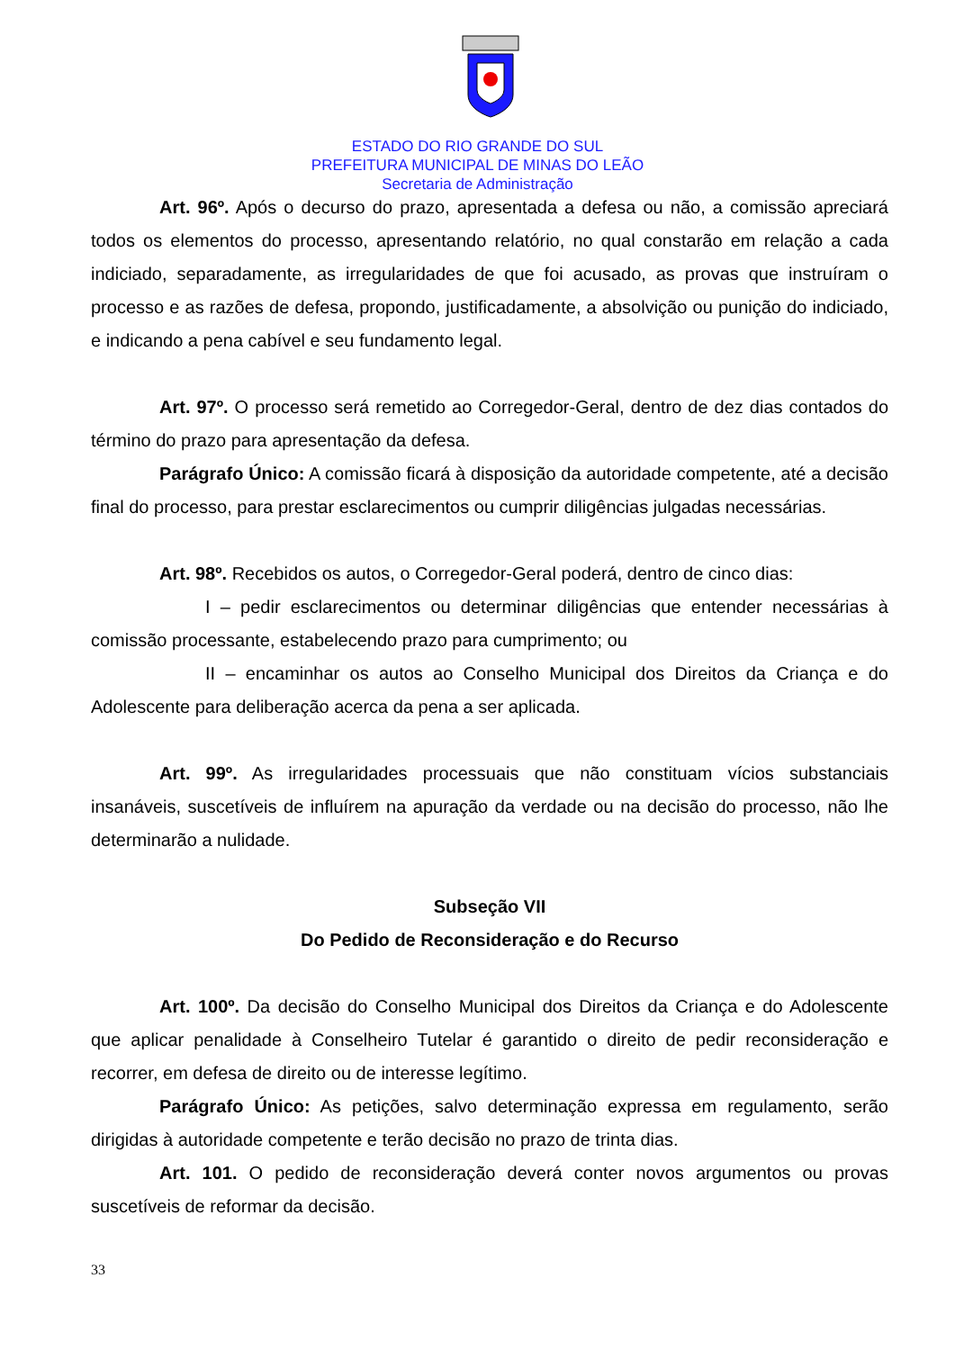ESTADO DO RIO GRANDE DO SUL
PREFEITURA MUNICIPAL DE MINAS DO LEÃO
Secretaria de Administração
Art. 96º. Após o decurso do prazo, apresentada a defesa ou não, a comissão apreciará todos os elementos do processo, apresentando relatório, no qual constarão em relação a cada indiciado, separadamente, as irregularidades de que foi acusado, as provas que instruíram o processo e as razões de defesa, propondo, justificadamente, a absolvição ou punição do indiciado, e indicando a pena cabível e seu fundamento legal.
Art. 97º. O processo será remetido ao Corregedor-Geral, dentro de dez dias contados do término do prazo para apresentação da defesa.
Parágrafo Único: A comissão ficará à disposição da autoridade competente, até a decisão final do processo, para prestar esclarecimentos ou cumprir diligências julgadas necessárias.
Art. 98º. Recebidos os autos, o Corregedor-Geral poderá, dentro de cinco dias:
I – pedir esclarecimentos ou determinar diligências que entender necessárias à comissão processante, estabelecendo prazo para cumprimento; ou
II – encaminhar os autos ao Conselho Municipal dos Direitos da Criança e do Adolescente para deliberação acerca da pena a ser aplicada.
Art. 99º. As irregularidades processuais que não constituam vícios substanciais insanáveis, suscetíveis de influírem na apuração da verdade ou na decisão do processo, não lhe determinarão a nulidade.
Subseção VII
Do Pedido de Reconsideração e do Recurso
Art. 100º. Da decisão do Conselho Municipal dos Direitos da Criança e do Adolescente que aplicar penalidade à Conselheiro Tutelar é garantido o direito de pedir reconsideração e recorrer, em defesa de direito ou de interesse legítimo.
Parágrafo Único: As petições, salvo determinação expressa em regulamento, serão dirigidas à autoridade competente e terão decisão no prazo de trinta dias.
Art. 101. O pedido de reconsideração deverá conter novos argumentos ou provas suscetíveis de reformar da decisão.
33